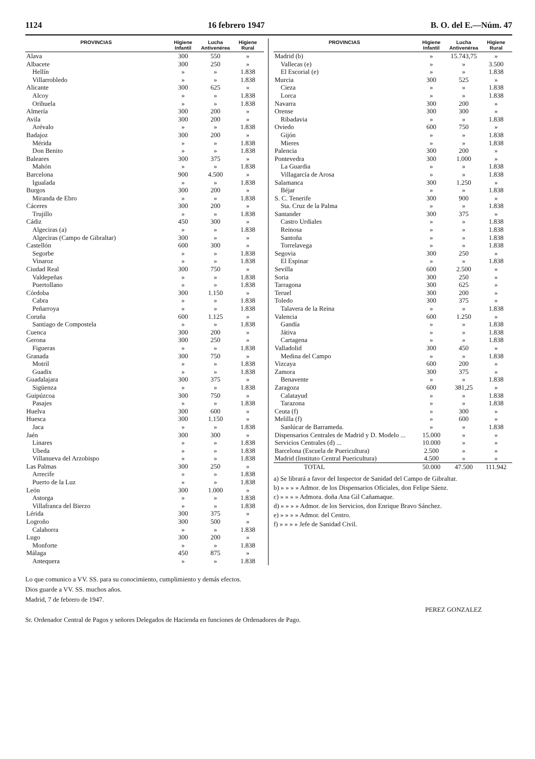1124 16 febrero 1947 B. O. del E.—Núm. 47
| PROVINCIAS | Higiene Infantil | Lucha Antivenérea | Higiene Rural |
| --- | --- | --- | --- |
| Alava | 300 | 550 | » |
| Albacete | 300 | 250 | » |
| Hellín | » | » | 1.838 |
| Villarrobledo | » | » | 1.838 |
| Alicante | 300 | 625 | » |
| Alcoy | » | » | 1.838 |
| Orihuela | » | » | 1.838 |
| Almería | 300 | 200 | » |
| Avila | 300 | 200 | » |
| Arévalo | » | » | 1.838 |
| Badajoz | 300 | 200 | » |
| Mérida | » | » | 1.838 |
| Don Benito | » | » | 1.838 |
| Baleares | 300 | 375 | » |
| Mahón | » | » | 1.838 |
| Barcelona | 900 | 4.500 | » |
| Igualada | » | » | 1.838 |
| Burgos | 300 | 200 | » |
| Miranda de Ebro | » | » | 1.838 |
| Cáceres | 300 | 200 | » |
| Trujillo | » | » | 1.838 |
| Cádiz | 450 | 300 | » |
| Algeciras (a) | » | » | 1.838 |
| Algeciras (Campo de Gibraltar) | 300 | » | » |
| Castellón | 600 | 300 | » |
| Segorbe | » | » | 1.838 |
| Vinaroz | » | » | 1.838 |
| Ciudad Real | 300 | 750 | » |
| Valdepeñas | » | » | 1.838 |
| Puertollano | » | » | 1.838 |
| Córdoba | 300 | 1.150 | » |
| Cabra | » | » | 1.838 |
| Peñarroya | » | » | 1.838 |
| Coruña | 600 | 1.125 | » |
| Santiago de Compostela | » | » | 1.838 |
| Cuenca | 300 | 200 | » |
| Gerona | 300 | 250 | » |
| Figueras | » | » | 1.838 |
| Granada | 300 | 750 | » |
| Motril | » | » | 1.838 |
| Guadix | » | » | 1.838 |
| Guadalajara | 300 | 375 | » |
| Sigüenza | » | » | 1.838 |
| Guipúzcoa | 300 | 750 | » |
| Pasajes | » | » | 1.838 |
| Huelva | 300 | 600 | » |
| Huesca | 300 | 1.150 | » |
| Jaca | » | » | 1.838 |
| Jaén | 300 | 300 | » |
| Linares | » | » | 1.838 |
| Ubeda | » | » | 1.838 |
| Villanueva del Arzobispo | » | » | 1.838 |
| Las Palmas | 300 | 250 | » |
| Arrecife | » | » | 1.838 |
| Puerto de la Luz | » | » | 1.838 |
| León | 300 | 1.000 | » |
| Astorga | » | » | 1.838 |
| Villafranca del Bierzo | » | » | 1.838 |
| Lérida | 300 | 375 | » |
| Logroño | 300 | 500 | » |
| Calahorra | » | » | 1.838 |
| Lugo | 300 | 200 | » |
| Monforte | » | » | 1.838 |
| Málaga | 450 | 875 | » |
| Antequera | » | » | 1.838 |
| PROVINCIAS | Higiene Infantil | Lucha Antivenérea | Higiene Rural |
| --- | --- | --- | --- |
| Madrid (b) | » | 15.743,75 | » |
| Vallecas (e) | » | » | 3.500 |
| El Escorial (e) | » | » | 1.838 |
| Murcia | 300 | 525 | » |
| Cieza | » | » | 1.838 |
| Lorca | » | » | 1.838 |
| Navarra | 300 | 200 | » |
| Orense | 300 | 300 | » |
| Ribadavia | » | » | 1.838 |
| Oviedo | 600 | 750 | » |
| Gijón | » | » | 1.838 |
| Mieres | » | » | 1.838 |
| Palencia | 300 | 200 | » |
| Pontevedra | 300 | 1.000 | » |
| La Guardia | » | » | 1.838 |
| Villagarcía de Arosa | » | » | 1.838 |
| Salamanca | 300 | 1.250 | » |
| Béjar | » | » | 1.838 |
| S. C. Tenerife | 300 | 900 | » |
| Sta. Cruz de la Palma | » | » | 1.838 |
| Santander | 300 | 375 | » |
| Castro Urdiales | » | » | 1.838 |
| Reinosa | » | » | 1.838 |
| Santoña | » | » | 1.838 |
| Torrelavega | » | » | 1.838 |
| Segovia | 300 | 250 | » |
| El Espinar | » | » | 1.838 |
| Sevilla | 600 | 2.500 | » |
| Soria | 300 | 250 | » |
| Tarragona | 300 | 625 | » |
| Teruel | 300 | 200 | » |
| Toledo | 300 | 375 | » |
| Talavera de la Reina | » | » | 1.838 |
| Valencia | 600 | 1.250 | » |
| Gandía | » | » | 1.838 |
| Játiva | » | » | 1.838 |
| Cartagena | » | » | 1.838 |
| Valladolid | 300 | 450 | » |
| Medina del Campo | » | » | 1.838 |
| Vizcaya | 600 | 200 | » |
| Zamora | 300 | 375 | » |
| Benavente | » | » | 1.838 |
| Zaragoza | 600 | 381,25 | » |
| Calatayud | » | » | 1.838 |
| Tarazona | » | » | 1.838 |
| Ceuta (f) | » | 300 | » |
| Melilla (f) | » | 600 | » |
| Sanlúcar de Barrameda. | » | » | 1.838 |
| Dispensarios Centrales de Madrid y D. Modelo ... | 15.000 | » | » |
| Servicios Centrales (d) ... | 10.000 | » | » |
| Barcelona (Escuela de Puericultura) | 2.500 | » | » |
| Madrid (Instituto Central Puericultura) | 4.500 | » | » |
| TOTAL | 50.000 | 47.500 | 111.942 |
a) Se librará a favor del Inspector de Sanidad del Campo de Gibraltar.
b) » » » » Admor. de los Dispensarios Oficiales, don Felipe Sáenz.
c) » » » » Admora. doña Ana Gil Cañamaque.
d) » » » » Admor. de los Servicios, don Enrique Bravo Sánchez.
e) » » » » Admor. del Centro.
f) » » » » Jefe de Sanidad Civil.
Lo que comunico a VV. SS. para su conocimiento, cumplimiento y demás efectos.
Dios guarde a VV. SS. muchos años.
Madrid, 7 de febrero de 1947.
PEREZ GONZALEZ
Sr. Ordenador Central de Pagos y señores Delegados de Hacienda en funciones de Ordenadores de Pago.